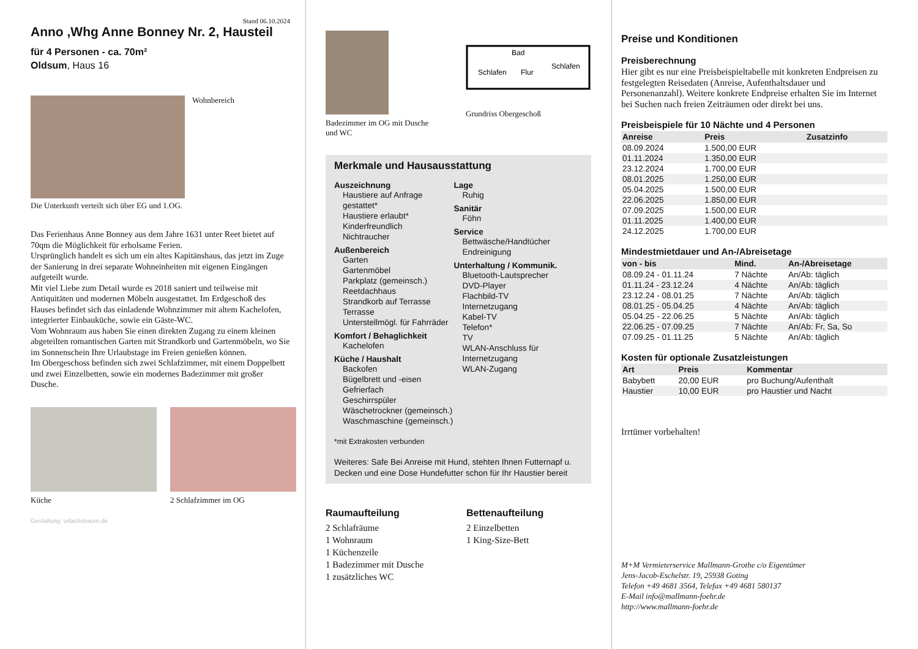Stand 06.10.2024
Anno ,Whg Anne Bonney Nr. 2, Hausteil
für 4 Personen - ca. 70m²
Oldsum, Haus 16
Wohnbereich
Die Unterkunft verteilt sich über EG und 1.OG.
Das Ferienhaus Anne Bonney aus dem Jahre 1631 unter Reet bietet auf 70qm die Möglichkeit für erholsame Ferien.
Ursprünglich handelt es sich um ein altes Kapitänshaus, das jetzt im Zuge der Sanierung in drei separate Wohneinheiten mit eigenen Eingängen aufgeteilt wurde.
Mit viel Liebe zum Detail wurde es 2018 saniert und teilweise mit Antiquitäten und modernen Möbeln ausgestattet. Im Erdgeschoß des Hauses befindet sich das einladende Wohnzimmer mit altem Kachelofen, integrierter Einbauküche, sowie ein Gäste-WC.
Vom Wohnraum aus haben Sie einen direkten Zugang zu einem kleinen abgeteilten romantischen Garten mit Strandkorb und Gartenmöbeln, wo Sie im Sonnenschein Ihre Urlaubstage im Freien genießen können.
Im Obergeschoss befinden sich zwei Schlafzimmer, mit einem Doppelbett und zwei Einzelbetten, sowie ein modernes Badezimmer mit großer Dusche.
Küche 2 Schlafzimmer im OG
Gestaltung: urlaubstraum.de
Badezimmer im OG mit Dusche und WC
Schlafen
Flur
Schlafen
Bad
Grundriss Obergeschoß
Merkmale und Hausausstattung
Auszeichnung
Haustiere auf Anfrage gestattet*
Haustiere erlaubt*
Kinderfreundlich
Nichtraucher
Außenbereich
Garten
Gartenmöbel
Parkplatz (gemeinsch.)
Reetdachhaus
Strandkorb auf Terrasse
Terrasse
Unterstellmögl. für Fahrräder
Komfort / Behaglichkeit
Kachelofen
Küche / Haushalt
Backofen
Bügelbrett und -eisen
Gefrierfach
Geschirrspüler
Wäschetrockner (gemeinsch.)
Waschmaschine (gemeinsch.)
Lage
Ruhig
Sanitär
Föhn
Service
Bettwäsche/Handtücher
Endreinigung
Unterhaltung / Kommunik.
Bluetooth-Lautsprecher
DVD-Player
Flachbild-TV
Internetzugang
Kabel-TV
Telefon*
TV
WLAN-Anschluss für Internetzugang
WLAN-Zugang
*mit Extrakosten verbunden
Weiteres: Safe Bei Anreise mit Hund, stehten Ihnen Futternapf u. Decken und eine Dose Hundefutter schon für Ihr Haustier bereit
Raumaufteilung
2 Schlafräume
1 Wohnraum
1 Küchenzeile
1 Badezimmer mit Dusche
1 zusätzliches WC
Bettenaufteilung
2 Einzelbetten
1 King-Size-Bett
Preise und Konditionen
Preisberechnung
Hier gibt es nur eine Preisbeispieltabelle mit konkreten Endpreisen zu festgelegten Reisedaten (Anreise, Aufenthaltsdauer und Personenanzahl). Weitere konkrete Endpreise erhalten Sie im Internet bei Suchen nach freien Zeiträumen oder direkt bei uns.
Preisbeispiele für 10 Nächte und 4 Personen
| Anreise | Preis | Zusatzinfo |
| --- | --- | --- |
| 08.09.2024 | 1.500,00 EUR | |
| 01.11.2024 | 1.350,00 EUR | |
| 23.12.2024 | 1.700,00 EUR | |
| 08.01.2025 | 1.250,00 EUR | |
| 05.04.2025 | 1.500,00 EUR | |
| 22.06.2025 | 1.850,00 EUR | |
| 07.09.2025 | 1.500,00 EUR | |
| 01.11.2025 | 1.400,00 EUR | |
| 24.12.2025 | 1.700,00 EUR | |
Mindestmietdauer und An-/Abreisetage
| von - bis | Mind. | An-/Abreisetage |
| --- | --- | --- |
| 08.09.24 - 01.11.24 | 7 Nächte | An/Ab: täglich |
| 01.11.24 - 23.12.24 | 4 Nächte | An/Ab: täglich |
| 23.12.24 - 08.01.25 | 7 Nächte | An/Ab: täglich |
| 08.01.25 - 05.04.25 | 4 Nächte | An/Ab: täglich |
| 05.04.25 - 22.06.25 | 5 Nächte | An/Ab: täglich |
| 22.06.25 - 07.09.25 | 7 Nächte | An/Ab: Fr, Sa, So |
| 07.09.25 - 01.11.25 | 5 Nächte | An/Ab: täglich |
Kosten für optionale Zusatzleistungen
| Art | Preis | Kommentar |
| --- | --- | --- |
| Babybett | 20,00 EUR | pro Buchung/Aufenthalt |
| Haustier | 10,00 EUR | pro Haustier und Nacht |
Irrtümer vorbehalten!
M+M Vermieterservice Mallmann-Grothe c/o Eigentümer
Jens-Jacob-Eschelstr. 19, 25938 Goting
Telefon +49 4681 3564, Telefax +49 4681 580137
E-Mail info@mallmann-foehr.de
http://www.mallmann-foehr.de